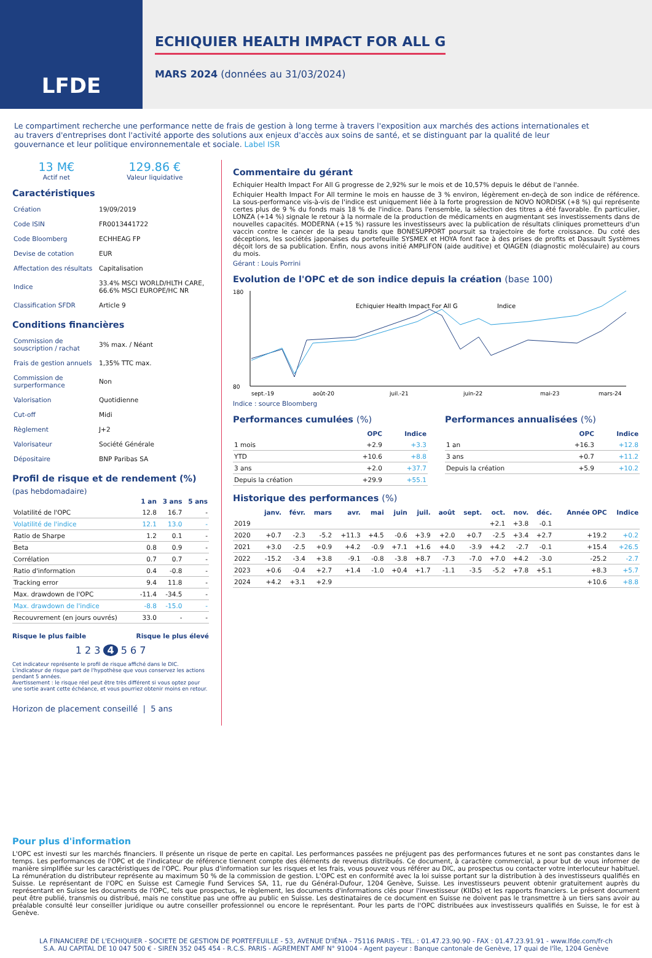LFDE
ECHIQUIER HEALTH IMPACT FOR ALL G
MARS 2024 (données au 31/03/2024)
Le compartiment recherche une performance nette de frais de gestion à long terme à travers l'exposition aux marchés des actions internationales et au travers d'entreprises dont l'activité apporte des solutions aux enjeux d'accès aux soins de santé, et se distinguant par la qualité de leur gouvernance et leur politique environnementale et sociale. Label ISR
13 M€
Actif net
129.86 €
Valeur liquidative
Caractéristiques
| Création | 19/09/2019 |
| Code ISIN | FR0013441722 |
| Code Bloomberg | ECHHEAG FP |
| Devise de cotation | EUR |
| Affectation des résultats | Capitalisation |
| Indice | 33.4% MSCI WORLD/HLTH CARE, 66.6% MSCI EUROPE/HC NR |
| Classification SFDR | Article 9 |
Conditions financières
| Commission de souscription / rachat | 3% max. / Néant |
| Frais de gestion annuels | 1,35% TTC max. |
| Commission de surperformance | Non |
| Valorisation | Quotidienne |
| Cut-off | Midi |
| Règlement | J+2 |
| Valorisateur | Société Générale |
| Dépositaire | BNP Paribas SA |
Profil de risque et de rendement (%)
(pas hebdomadaire)
| | 1 an | 3 ans | 5 ans |
| --- | --- | --- | --- |
| Volatilité de l'OPC | 12.8 | 16.7 | - |
| Volatilité de l'indice | 12.1 | 13.0 | - |
| Ratio de Sharpe | 1.2 | 0.1 | - |
| Beta | 0.8 | 0.9 | - |
| Corrélation | 0.7 | 0.7 | - |
| Ratio d'information | 0.4 | -0.8 | - |
| Tracking error | 9.4 | 11.8 | - |
| Max. drawdown de l'OPC | -11.4 | -34.5 | - |
| Max. drawdown de l'indice | -8.8 | -15.0 | - |
| Recouvrement (en jours ouvrés) | 33.0 | - | - |
Risque le plus faible Risque le plus élevé
1 2 3 4 5 6 7
Cet indicateur représente le profil de risque affiché dans le DIC. L'indicateur de risque part de l'hypothèse que vous conservez les actions pendant 5 années.
Avertissement : le risque réel peut être très différent si vous optez pour une sortie avant cette échéance, et vous pourriez obtenir moins en retour.
Horizon de placement conseillé | 5 ans
Commentaire du gérant
Echiquier Health Impact For All G progresse de 2,92% sur le mois et de 10,57% depuis le début de l'année.
Echiquier Health Impact For All termine le mois en hausse de 3 % environ, légèrement en-deçà de son indice de référence. La sous-performance vis-à-vis de l'indice est uniquement liée à la forte progression de NOVO NORDISK (+8 %) qui représente certes plus de 9 % du fonds mais 18 % de l'indice. Dans l'ensemble, la sélection des titres a été favorable. En particulier, LONZA (+14 %) signale le retour à la normale de la production de médicaments en augmentant ses investissements dans de nouvelles capacités. MODERNA (+15 %) rassure les investisseurs avec la publication de résultats cliniques prometteurs d'un vaccin contre le cancer de la peau tandis que BONESUPPORT poursuit sa trajectoire de forte croissance. Du coté des déceptions, les sociétés japonaises du portefeuille SYSMEX et HOYA font face à des prises de profits et Dassault Systèmes déçoit lors de sa publication. Enfin, nous avons initié AMPLIFON (aide auditive) et QIAGEN (diagnostic moléculaire) au cours du mois.
Gérant : Louis Porrini
Evolution de l'OPC et de son indice depuis la création (base 100)
Echiquier Health Impact For All G
Indice
180
80
sept.-19
août-20
juil.-21
juin-22
mai-23
mars-24
Indice : source Bloomberg
Performances cumulées (%)
| | OPC | Indice |
| --- | --- | --- |
| 1 mois | +2.9 | +3.3 |
| YTD | +10.6 | +8.8 |
| 3 ans | +2.0 | +37.7 |
| Depuis la création | +29.9 | +55.1 |
Performances annualisées (%)
| | OPC | Indice |
| --- | --- | --- |
| 1 an | +16.3 | +12.8 |
| 3 ans | +0.7 | +11.2 |
| Depuis la création | +5.9 | +10.2 |
Historique des performances (%)
| | janv. | févr. | mars | avr. | mai | juin | juil. | août | sept. | oct. | nov. | déc. | Année OPC | Indice |
| --- | --- | --- | --- | --- | --- | --- | --- | --- | --- | --- | --- | --- | --- | --- |
| 2019 | | | | | | | | | | +2.1 | +3.8 | -0.1 | | |
| 2020 | +0.7 | -2.3 | -5.2 | +11.3 | +4.5 | -0.6 | +3.9 | +2.0 | +0.7 | -2.5 | +3.4 | +2.7 | +19.2 | +0.2 |
| 2021 | +3.0 | -2.5 | +0.9 | +4.2 | -0.9 | +7.1 | +1.6 | +4.0 | -3.9 | +4.2 | -2.7 | -0.1 | +15.4 | +26.5 |
| 2022 | -15.2 | -3.4 | +3.8 | -9.1 | -0.8 | -3.8 | +8.7 | -7.3 | -7.0 | +7.0 | +4.2 | -3.0 | -25.2 | -2.7 |
| 2023 | +0.6 | -0.4 | +2.7 | +1.4 | -1.0 | +0.4 | +1.7 | -1.1 | -3.5 | -5.2 | +7.8 | +5.1 | +8.3 | +5.7 |
| 2024 | +4.2 | +3.1 | +2.9 | | | | | | | | | | +10.6 | +8.8 |
Pour plus d'information
L'OPC est investi sur les marchés financiers. Il présente un risque de perte en capital. Les performances passées ne préjugent pas des performances futures et ne sont pas constantes dans le temps. Les performances de l'OPC et de l'indicateur de référence tiennent compte des éléments de revenus distribués. Ce document, à caractère commercial, a pour but de vous informer de manière simplifiée sur les caractéristiques de l'OPC. Pour plus d'information sur les risques et les frais, vous pouvez vous référer au DIC, au prospectus ou contacter votre interlocuteur habituel. La rémunération du distributeur représente au maximum 50 % de la commission de gestion. L'OPC est en conformité avec la loi suisse portant sur la distribution à des investisseurs qualifiés en Suisse. Le représentant de l'OPC en Suisse est Carnegie Fund Services SA, 11, rue du Général-Dufour, 1204 Genève, Suisse. Les investisseurs peuvent obtenir gratuitement auprès du représentant en Suisse les documents de l'OPC, tels que prospectus, le règlement, les documents d'informations clés pour l'investisseur (KIIDs) et les rapports financiers. Le présent document peut être publié, transmis ou distribué, mais ne constitue pas une offre au public en Suisse. Les destinataires de ce document en Suisse ne doivent pas le transmettre à un tiers sans avoir au préalable consulté leur conseiller juridique ou autre conseiller professionnel ou encore le représentant. Pour les parts de l'OPC distribuées aux investisseurs qualifiés en Suisse, le for est à Genève.
LA FINANCIERE DE L'ECHIQUIER - SOCIETE DE GESTION DE PORTEFEUILLE - 53, AVENUE D'IÉNA - 75116 PARIS - TEL. : 01.47.23.90.90 - FAX : 01.47.23.91.91 - www.lfde.com/fr-ch
S.A. AU CAPITAL DE 10 047 500 € - SIREN 352 045 454 - R.C.S. PARIS - AGREMENT AMF N° 91004 - Agent payeur : Banque cantonale de Genève, 17 quai de l'île, 1204 Genève